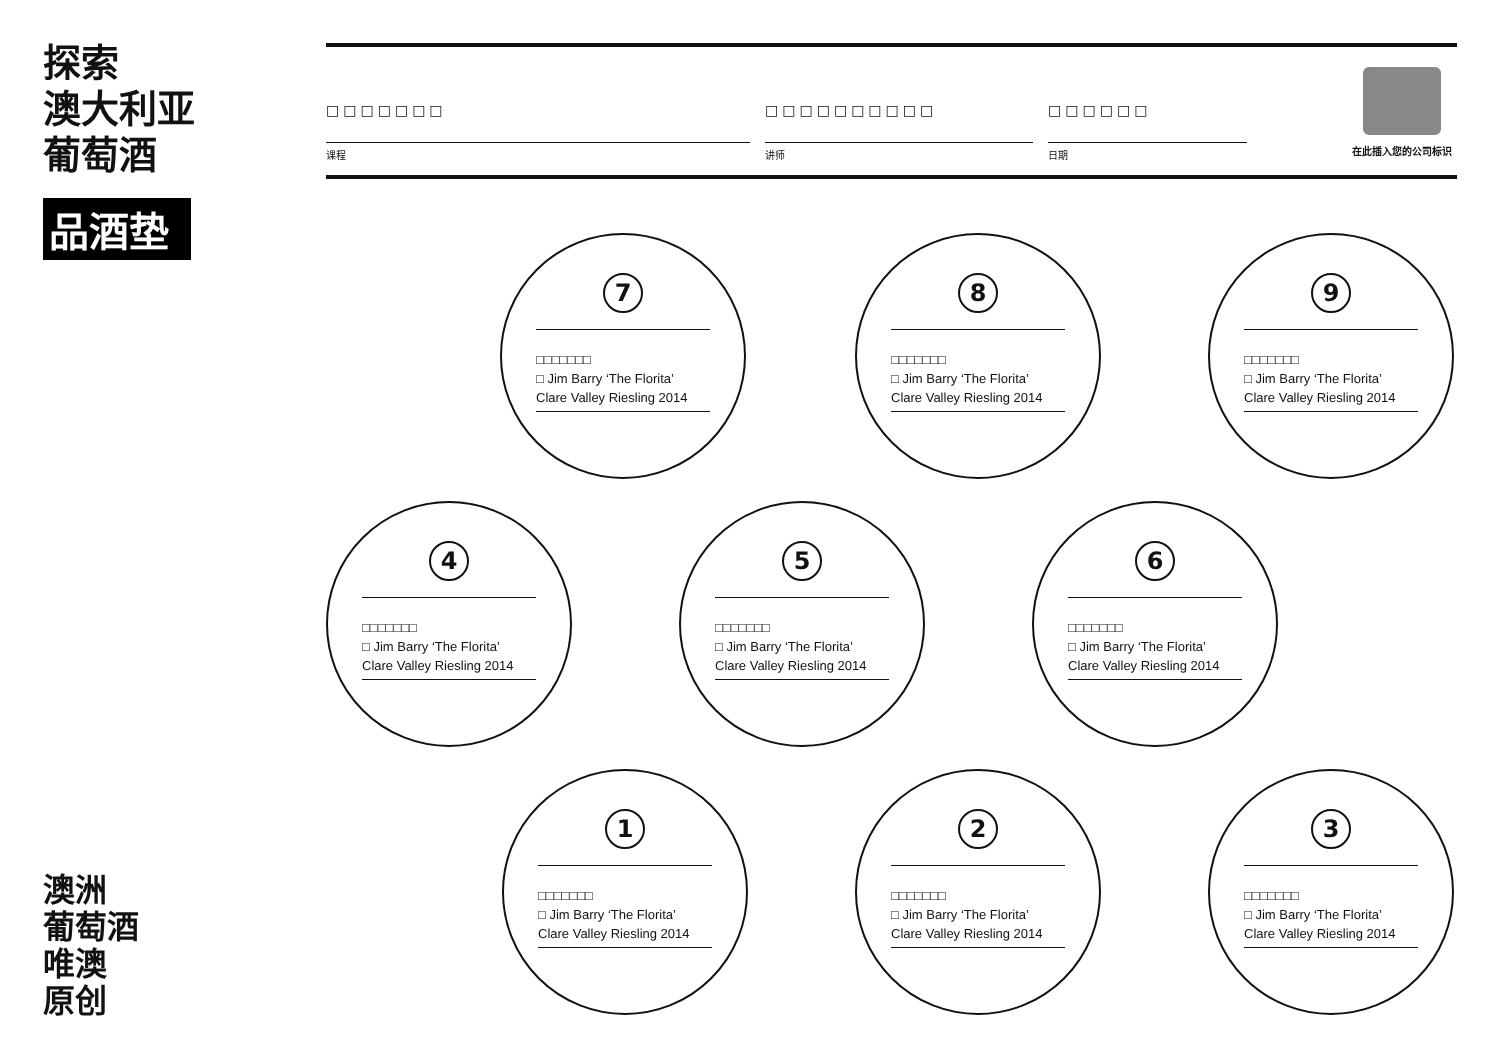探索
澳大利亚
葡萄酒
品酒垫
□□□□□□□
课程
□□□□□□□□□□
讲师
□□□□□□
日期
在此插入您的公司标识
7
□□□□□□□
□ Jim Barry ‘The Florita’
Clare Valley Riesling 2014
8
□□□□□□□
□ Jim Barry ‘The Florita’
Clare Valley Riesling 2014
9
□□□□□□□
□ Jim Barry ‘The Florita’
Clare Valley Riesling 2014
4
□□□□□□□
□ Jim Barry ‘The Florita’
Clare Valley Riesling 2014
5
□□□□□□□
□ Jim Barry ‘The Florita’
Clare Valley Riesling 2014
6
□□□□□□□
□ Jim Barry ‘The Florita’
Clare Valley Riesling 2014
1
□□□□□□□
□ Jim Barry ‘The Florita’
Clare Valley Riesling 2014
2
□□□□□□□
□ Jim Barry ‘The Florita’
Clare Valley Riesling 2014
3
□□□□□□□
□ Jim Barry ‘The Florita’
Clare Valley Riesling 2014
澳洲
葡萄酒
唯澳
原创